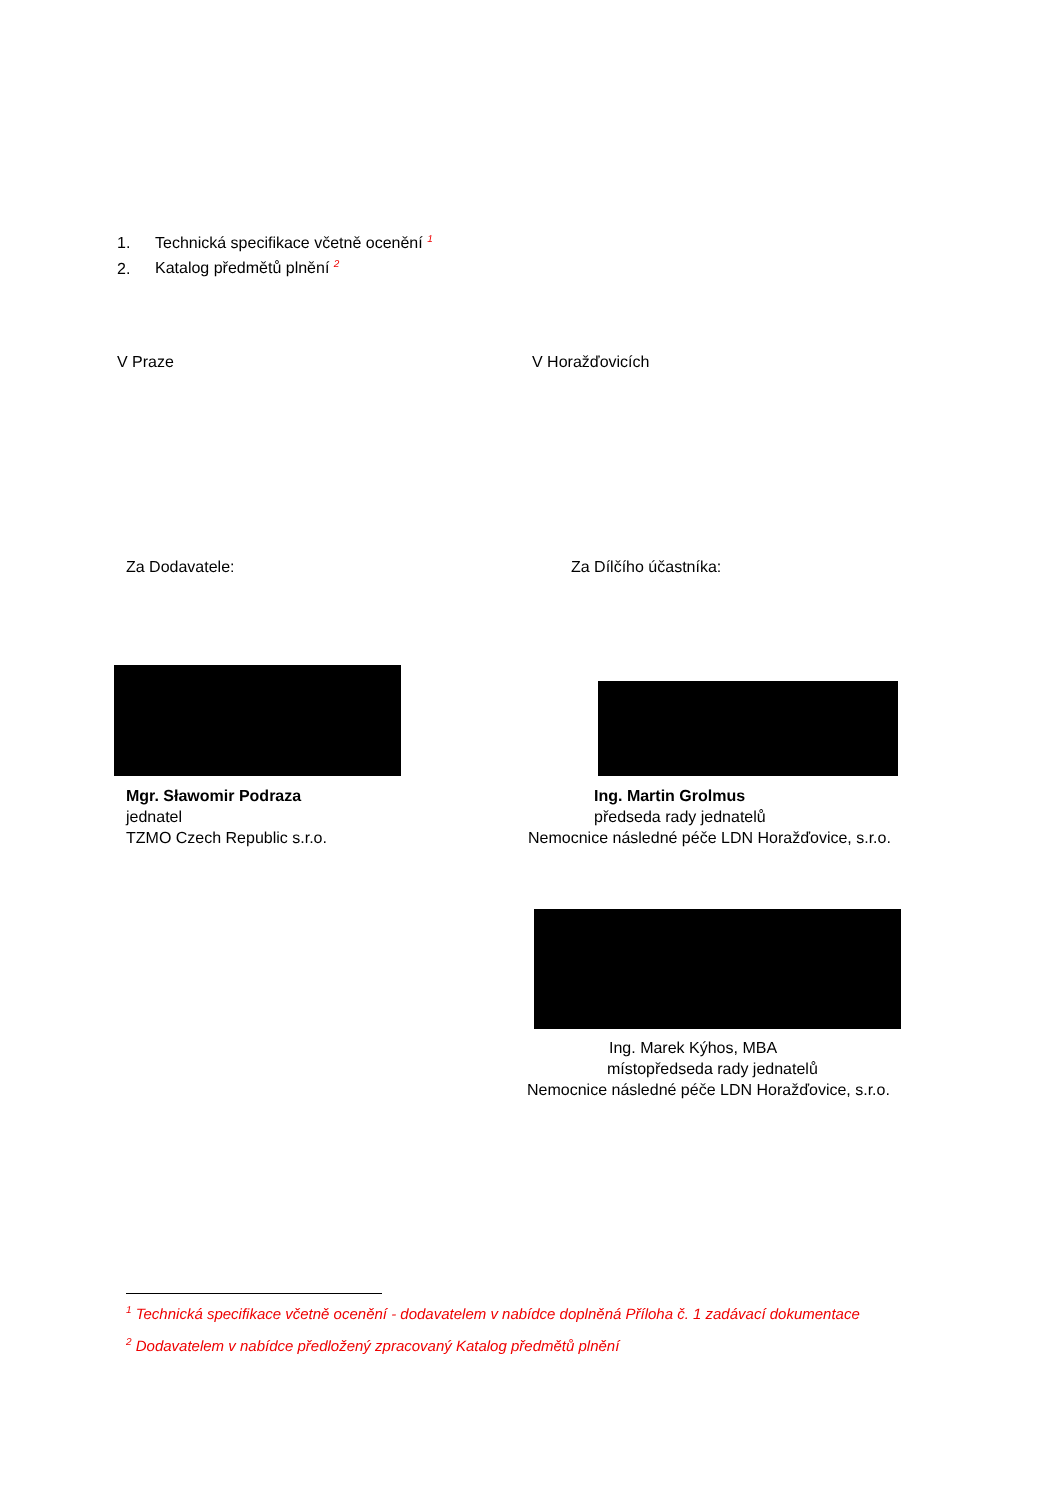1. Technická specifikace včetně ocenění <sup>1</sup>
2. Katalog předmětů plnění <sup>2</sup>
V Praze V Horažďovicích
Za Dodavatele: Za Dílčího účastníka:
Mgr. Sławomir Podraza
jednatel
TZMO Czech Republic s.r.o.
Ing. Martin Grolmus
předseda rady jednatelů
Nemocnice následné péče LDN Horažďovice, s.r.o.
Ing. Marek Kýhos, MBA
místopředseda rady jednatelů
Nemocnice následné péče LDN Horažďovice, s.r.o.
<sup>1</sup> Technická specifikace včetně ocenění - dodavatelem v nabídce doplněná Příloha č. 1 zadávací dokumentace
<sup>2</sup> Dodavatelem v nabídce předložený zpracovaný Katalog předmětů plnění